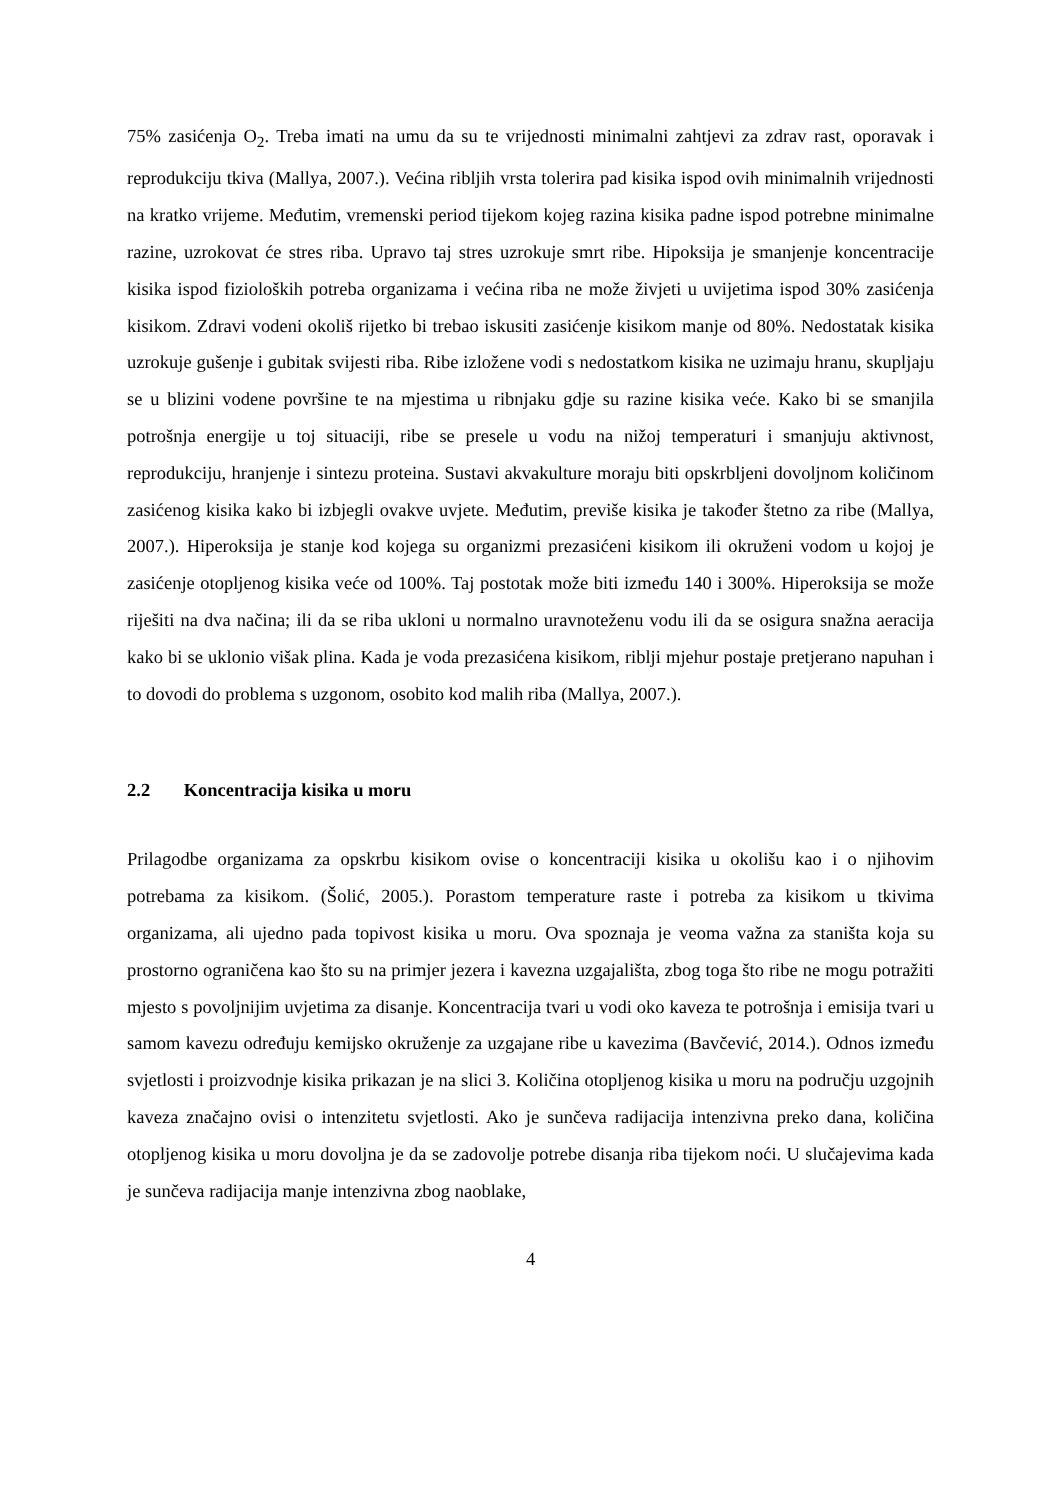75% zasićenja O<sub>2</sub>. Treba imati na umu da su te vrijednosti minimalni zahtjevi za zdrav rast, oporavak i reprodukciju tkiva (Mallya, 2007.). Većina ribljih vrsta tolerira pad kisika ispod ovih minimalnih vrijednosti na kratko vrijeme. Međutim, vremenski period tijekom kojeg razina kisika padne ispod potrebne minimalne razine, uzrokovat će stres riba. Upravo taj stres uzrokuje smrt ribe. Hipoksija je smanjenje koncentracije kisika ispod fizioloških potreba organizama i većina riba ne može živjeti u uvijetima ispod 30% zasićenja kisikom. Zdravi vodeni okoliš rijetko bi trebao iskusiti zasićenje kisikom manje od 80%. Nedostatak kisika uzrokuje gušenje i gubitak svijesti riba. Ribe izložene vodi s nedostatkom kisika ne uzimaju hranu, skupljaju se u blizini vodene površine te na mjestima u ribnjaku gdje su razine kisika veće. Kako bi se smanjila potrošnja energije u toj situaciji, ribe se presele u vodu na nižoj temperaturi i smanjuju aktivnost, reprodukciju, hranjenje i sintezu proteina. Sustavi akvakulture moraju biti opskrbljeni dovoljnom količinom zasićenog kisika kako bi izbjegli ovakve uvjete. Međutim, previše kisika je također štetno za ribe (Mallya, 2007.). Hiperoksija je stanje kod kojega su organizmi prezasićeni kisikom ili okruženi vodom u kojoj je zasićenje otopljenog kisika veće od 100%. Taj postotak može biti između 140 i 300%. Hiperoksija se može riješiti na dva načina; ili da se riba ukloni u normalno uravnoteženu vodu ili da se osigura snažna aeracija kako bi se uklonio višak plina. Kada je voda prezasićena kisikom, riblji mjehur postaje pretjerano napuhan i to dovodi do problema s uzgonom, osobito kod malih riba (Mallya, 2007.).
2.2 Koncentracija kisika u moru
Prilagodbe organizama za opskrbu kisikom ovise o koncentraciji kisika u okolišu kao i o njihovim potrebama za kisikom. (Šolić, 2005.). Porastom temperature raste i potreba za kisikom u tkivima organizama, ali ujedno pada topivost kisika u moru. Ova spoznaja je veoma važna za staništa koja su prostorno ograničena kao što su na primjer jezera i kavezna uzgajališta, zbog toga što ribe ne mogu potražiti mjesto s povoljnijim uvjetima za disanje. Koncentracija tvari u vodi oko kaveza te potrošnja i emisija tvari u samom kavezu određuju kemijsko okruženje za uzgajane ribe u kavezima (Bavčević, 2014.). Odnos između svjetlosti i proizvodnje kisika prikazan je na slici 3. Količina otopljenog kisika u moru na području uzgojnih kaveza značajno ovisi o intenzitetu svjetlosti. Ako je sunčeva radijacija intenzivna preko dana, količina otopljenog kisika u moru dovoljna je da se zadovolje potrebe disanja riba tijekom noći. U slučajevima kada je sunčeva radijacija manje intenzivna zbog naoblake,
4